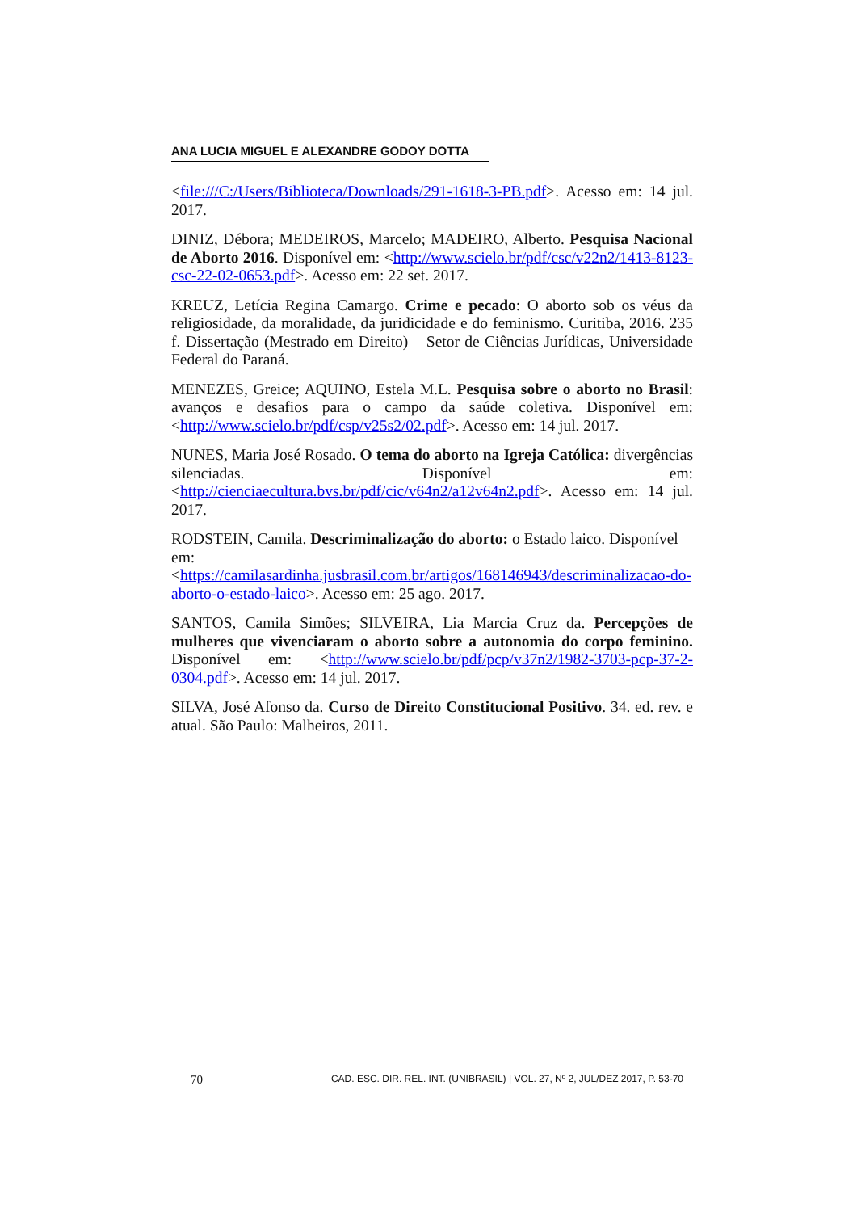ANA LUCIA MIGUEL E ALEXANDRE GODOY DOTTA
<file:///C:/Users/Biblioteca/Downloads/291-1618-3-PB.pdf>. Acesso em: 14 jul. 2017.
DINIZ, Débora; MEDEIROS, Marcelo; MADEIRO, Alberto. Pesquisa Nacional de Aborto 2016. Disponível em: <http://www.scielo.br/pdf/csc/v22n2/1413-8123-csc-22-02-0653.pdf>. Acesso em: 22 set. 2017.
KREUZ, Letícia Regina Camargo. Crime e pecado: O aborto sob os véus da religiosidade, da moralidade, da juridicidade e do feminismo. Curitiba, 2016. 235 f. Dissertação (Mestrado em Direito) – Setor de Ciências Jurídicas, Universidade Federal do Paraná.
MENEZES, Greice; AQUINO, Estela M.L. Pesquisa sobre o aborto no Brasil: avanços e desafios para o campo da saúde coletiva. Disponível em: <http://www.scielo.br/pdf/csp/v25s2/02.pdf>. Acesso em: 14 jul. 2017.
NUNES, Maria José Rosado. O tema do aborto na Igreja Católica: divergências silenciadas. Disponível em: <http://cienciaecultura.bvs.br/pdf/cic/v64n2/a12v64n2.pdf>. Acesso em: 14 jul. 2017.
RODSTEIN, Camila. Descriminalização do aborto: o Estado laico. Disponível em: <https://camilasardinha.jusbrasil.com.br/artigos/168146943/descriminalizacao-do-aborto-o-estado-laico>. Acesso em: 25 ago. 2017.
SANTOS, Camila Simões; SILVEIRA, Lia Marcia Cruz da. Percepções de mulheres que vivenciaram o aborto sobre a autonomia do corpo feminino. Disponível em: <http://www.scielo.br/pdf/pcp/v37n2/1982-3703-pcp-37-2-0304.pdf>. Acesso em: 14 jul. 2017.
SILVA, José Afonso da. Curso de Direito Constitucional Positivo. 34. ed. rev. e atual. São Paulo: Malheiros, 2011.
70 CAD. ESC. DIR. REL. INT. (UNIBRASIL) | VOL. 27, Nº 2, JUL/DEZ 2017, P. 53-70